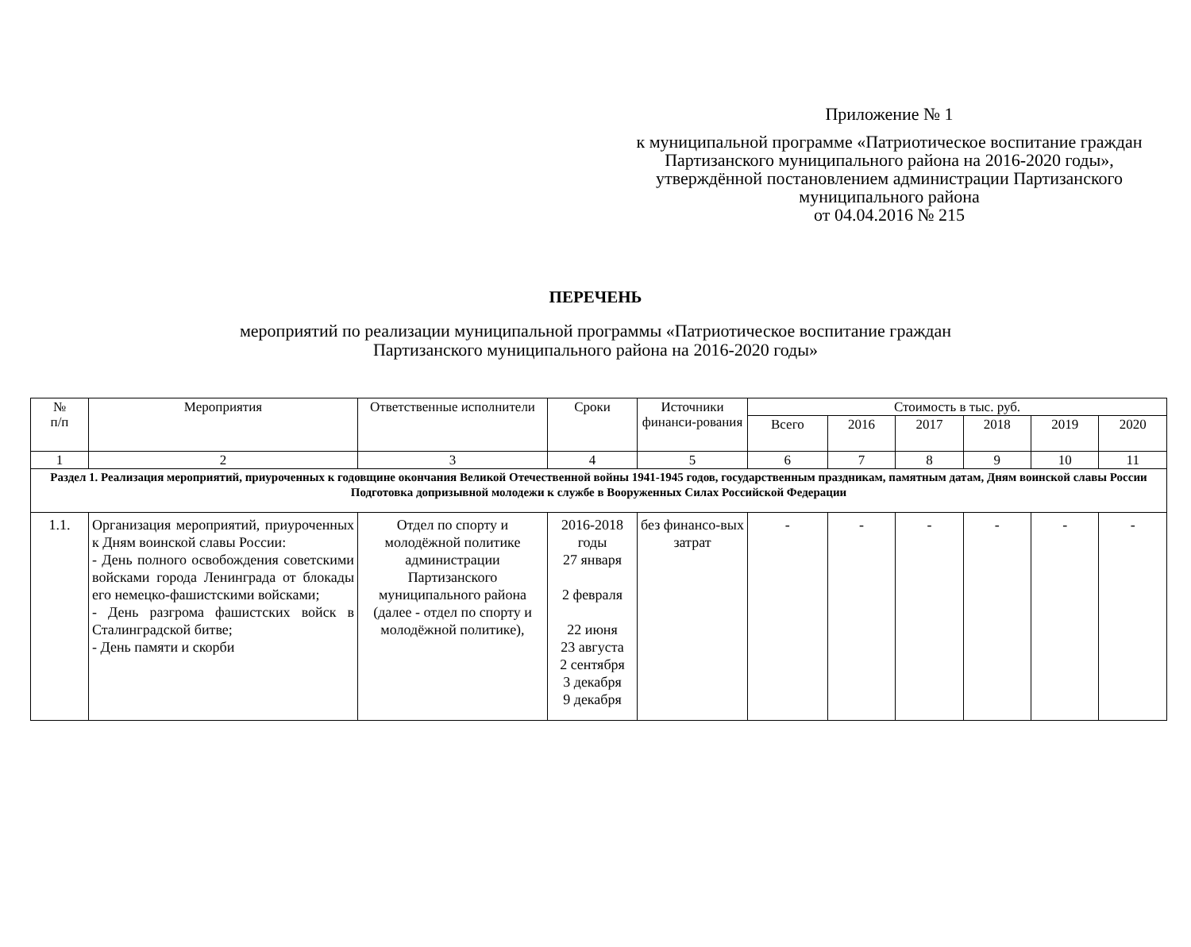Приложение № 1
к муниципальной программе «Патриотическое воспитание граждан Партизанского муниципального района на 2016-2020 годы», утверждённой постановлением администрации Партизанского муниципального района
от 04.04.2016 № 215
ПЕРЕЧЕНЬ
мероприятий по реализации муниципальной программы «Патриотическое воспитание граждан
Партизанского муниципального района на 2016-2020 годы»
| № п/п | Мероприятия | Ответственные исполнители | Сроки | Источники финанси-рования | Стоимость в тыс. руб. | | | | | |
| --- | --- | --- | --- | --- | --- | --- | --- | --- | --- | --- |
| | | | | | Всего | 2016 | 2017 | 2018 | 2019 | 2020 |
| 1 | 2 | 3 | 4 | 5 | 6 | 7 | 8 | 9 | 10 | 11 |
| Раздел 1. Реализация мероприятий, приуроченных к годовщине окончания Великой Отечественной войны 1941-1945 годов, государственным праздникам, памятным датам, Дням воинской славы России Подготовка допризывной молодежи к службе в Вооруженных Силах Российской Федерации | | | | | | | | | | |
| 1.1. | Организация мероприятий, приуроченных к Дням воинской славы России: - День полного освобождения советскими войсками города Ленинграда от блокады его немецко-фашистскими войсками; - День разгрома фашистских войск в Сталинградской битве; - День памяти и скорби | Отдел по спорту и молодёжной политике администрации Партизанского муниципального района (далее - отдел по спорту и молодёжной политике), | 2016-2018 годы 27 января 2 февраля 22 июня 23 августа 2 сентября 3 декабря 9 декабря | без финансо-вых затрат | - | - | - | - | - | - |